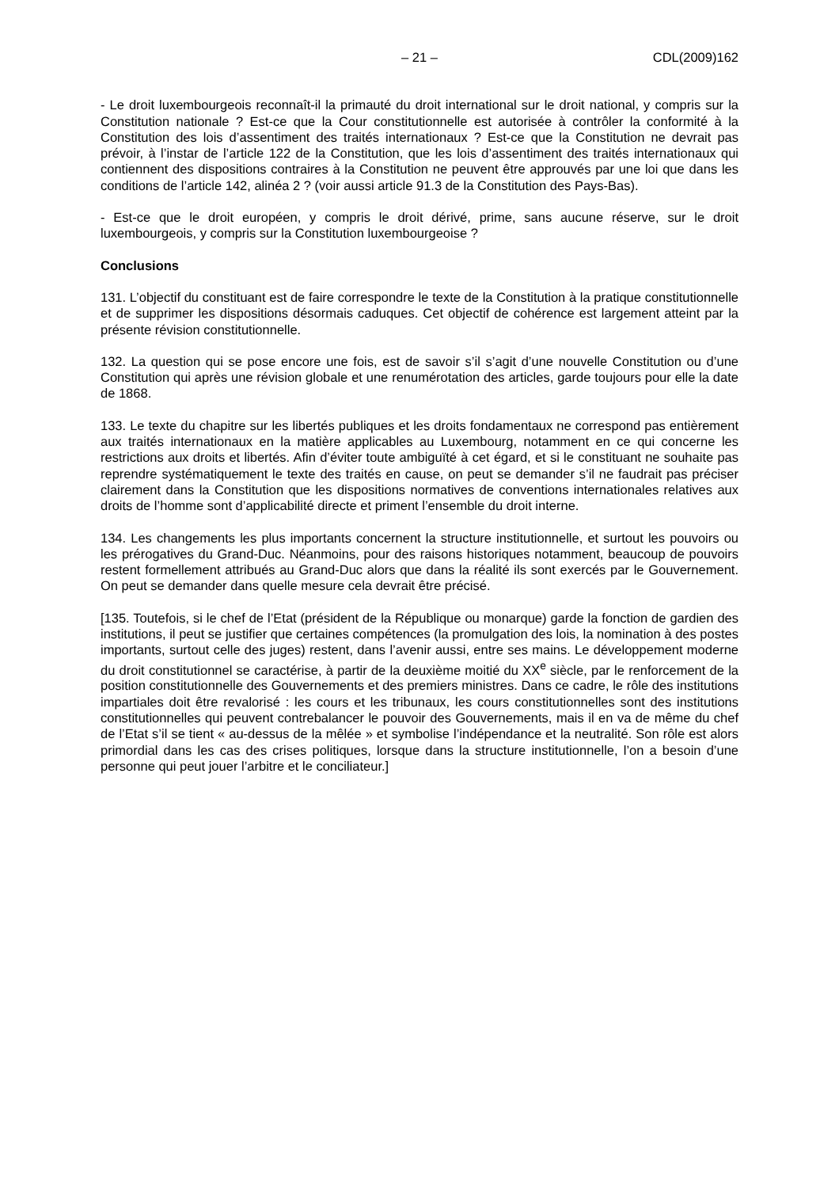– 21 – CDL(2009)162
- Le droit luxembourgeois reconnaît-il la primauté du droit international sur le droit national, y compris sur la Constitution nationale ? Est-ce que la Cour constitutionnelle est autorisée à contrôler la conformité à la Constitution des lois d’assentiment des traités internationaux ? Est-ce que la Constitution ne devrait pas prévoir, à l’instar de l’article 122 de la Constitution, que les lois d’assentiment des traités internationaux qui contiennent des dispositions contraires à la Constitution ne peuvent être approuvés par une loi que dans les conditions de l’article 142, alinéa 2 ? (voir aussi article 91.3 de la Constitution des Pays-Bas).
- Est-ce que le droit européen, y compris le droit dérivé, prime, sans aucune réserve, sur le droit luxembourgeois, y compris sur la Constitution luxembourgeoise ?
Conclusions
131. L’objectif du constituant est de faire correspondre le texte de la Constitution à la pratique constitutionnelle et de supprimer les dispositions désormais caduques. Cet objectif de cohérence est largement atteint par la présente révision constitutionnelle.
132. La question qui se pose encore une fois, est de savoir s’il s’agit d’une nouvelle Constitution ou d’une Constitution qui après une révision globale et une renumérotation des articles, garde toujours pour elle la date de 1868.
133. Le texte du chapitre sur les libertés publiques et les droits fondamentaux ne correspond pas entièrement aux traités internationaux en la matière applicables au Luxembourg, notamment en ce qui concerne les restrictions aux droits et libertés. Afin d’éviter toute ambiguïté à cet égard, et si le constituant ne souhaite pas reprendre systématiquement le texte des traités en cause, on peut se demander s’il ne faudrait pas préciser clairement dans la Constitution que les dispositions normatives de conventions internationales relatives aux droits de l’homme sont d’applicabilité directe et priment l’ensemble du droit interne.
134. Les changements les plus importants concernent la structure institutionnelle, et surtout les pouvoirs ou les prérogatives du Grand-Duc. Néanmoins, pour des raisons historiques notamment, beaucoup de pouvoirs restent formellement attribués au Grand-Duc alors que dans la réalité ils sont exercés par le Gouvernement. On peut se demander dans quelle mesure cela devrait être précisé.
[135. Toutefois, si le chef de l’Etat (président de la République ou monarque) garde la fonction de gardien des institutions, il peut se justifier que certaines compétences (la promulgation des lois, la nomination à des postes importants, surtout celle des juges) restent, dans l’avenir aussi, entre ses mains. Le développement moderne du droit constitutionnel se caractérise, à partir de la deuxième moitié du XX<sup>e</sup> siècle, par le renforcement de la position constitutionnelle des Gouvernements et des premiers ministres. Dans ce cadre, le rôle des institutions impartiales doit être revalorisé : les cours et les tribunaux, les cours constitutionnelles sont des institutions constitutionnelles qui peuvent contrebalancer le pouvoir des Gouvernements, mais il en va de même du chef de l’Etat s’il se tient « au-dessus de la mêlée » et symbolise l’indépendance et la neutralité. Son rôle est alors primordial dans les cas des crises politiques, lorsque dans la structure institutionnelle, l’on a besoin d’une personne qui peut jouer l’arbitre et le conciliateur.]